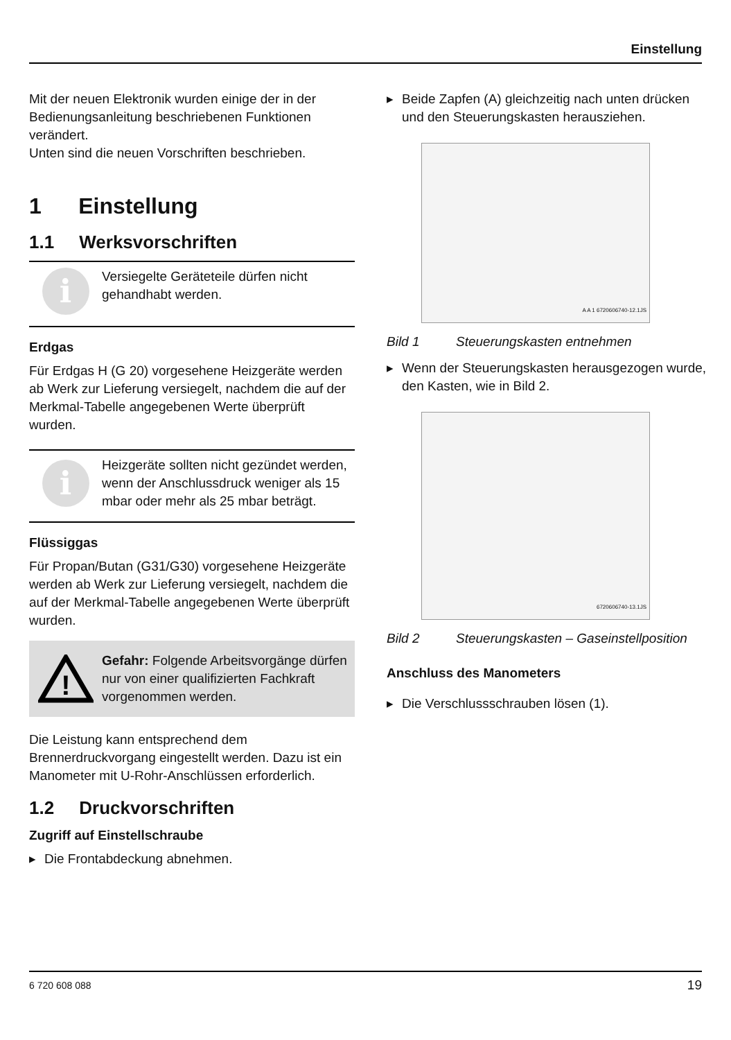Einstellung
Mit der neuen Elektronik wurden einige der in der Bedienungsanleitung beschriebenen Funktionen verändert.
Unten sind die neuen Vorschriften beschrieben.
1 Einstellung
1.1 Werksvorschriften
i
Versiegelte Geräteteile dürfen nicht gehandhabt werden.
Erdgas
Für Erdgas H (G 20) vorgesehene Heizgeräte werden ab Werk zur Lieferung versiegelt, nachdem die auf der Merkmal-Tabelle angegebenen Werte überprüft wurden.
i
Heizgeräte sollten nicht gezündet werden, wenn der Anschlussdruck weniger als 15 mbar oder mehr als 25 mbar beträgt.
Flüssiggas
Für Propan/Butan (G31/G30) vorgesehene Heizgeräte werden ab Werk zur Lieferung versiegelt, nachdem die auf der Merkmal-Tabelle angegebenen Werte überprüft wurden.
!
Gefahr: Folgende Arbeitsvorgänge dürfen nur von einer qualifizierten Fachkraft vorgenommen werden.
Die Leistung kann entsprechend dem Brennerdruckvorgang eingestellt werden. Dazu ist ein Manometer mit U-Rohr-Anschlüssen erforderlich.
1.2 Druckvorschriften
Zugriff auf Einstellschraube
▸ Die Frontabdeckung abnehmen.
▸ Beide Zapfen (A) gleichzeitig nach unten drücken und den Steuerungskasten herausziehen.
A A 1 6720606740-12.1JS
Bild 1 Steuerungskasten entnehmen
▸ Wenn der Steuerungskasten herausgezogen wurde, den Kasten, wie in Bild 2.
6720606740-13.1JS
Bild 2 Steuerungskasten – Gaseinstellposition
Anschluss des Manometers
▸ Die Verschlussschrauben lösen (1).
6 720 608 088 19